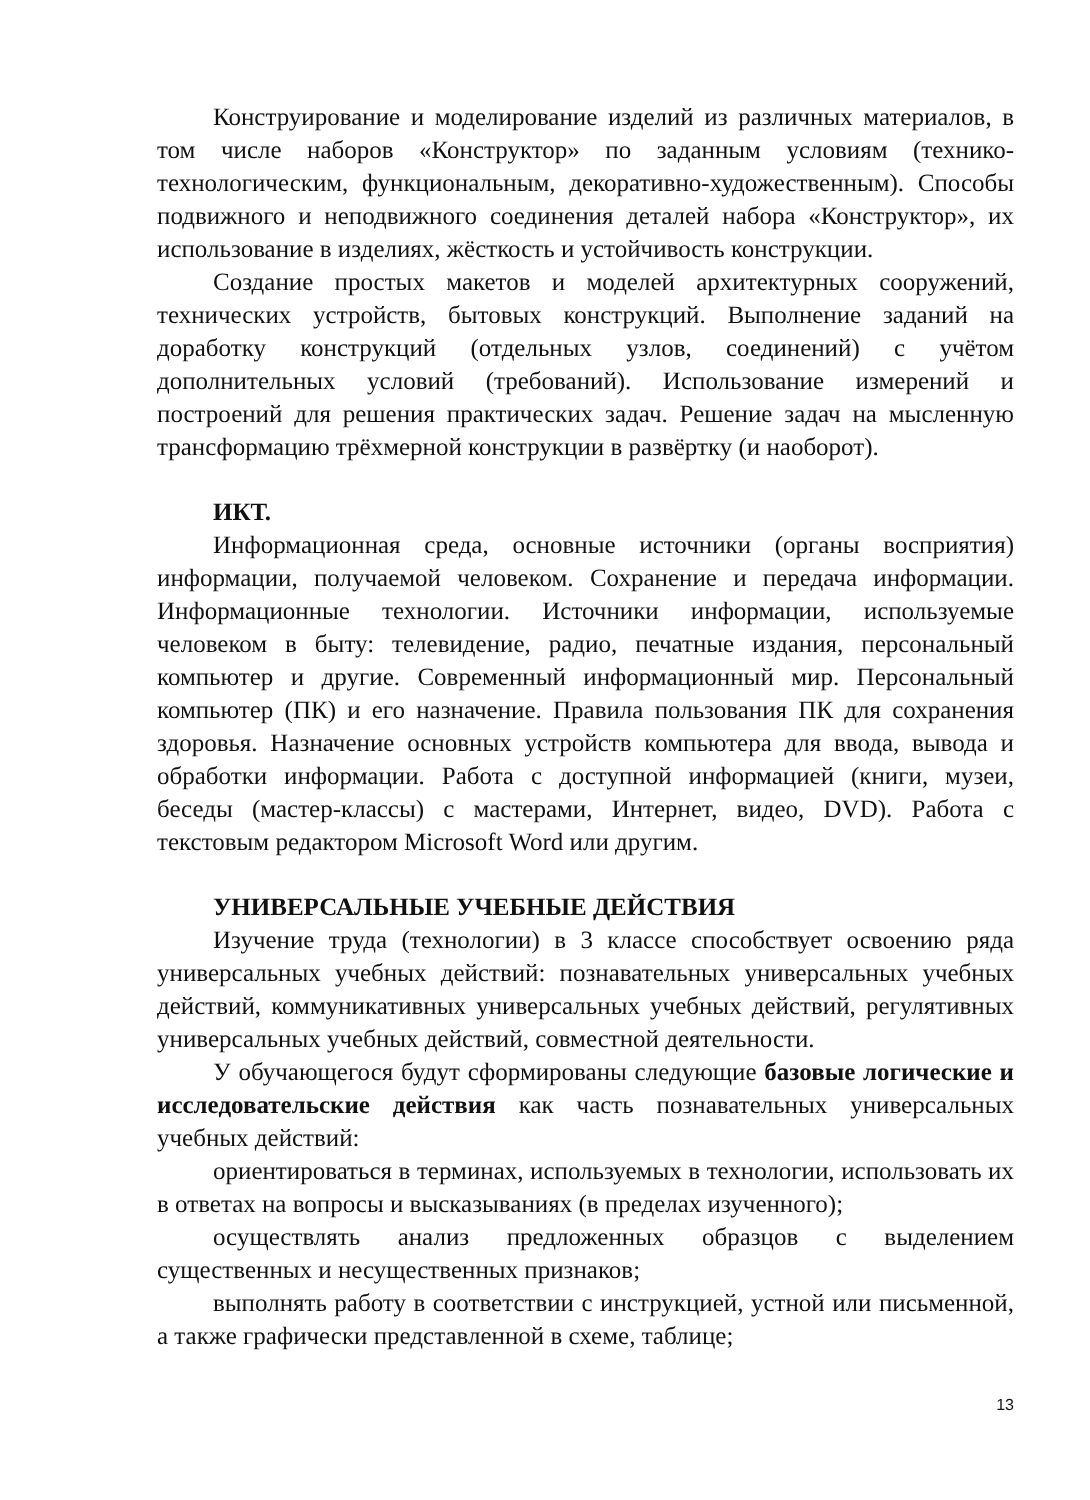Конструирование и моделирование изделий из различных материалов, в том числе наборов «Конструктор» по заданным условиям (технико-технологическим, функциональным, декоративно-художественным). Способы подвижного и неподвижного соединения деталей набора «Конструктор», их использование в изделиях, жёсткость и устойчивость конструкции.
Создание простых макетов и моделей архитектурных сооружений, технических устройств, бытовых конструкций. Выполнение заданий на доработку конструкций (отдельных узлов, соединений) с учётом дополнительных условий (требований). Использование измерений и построений для решения практических задач. Решение задач на мысленную трансформацию трёхмерной конструкции в развёртку (и наоборот).
ИКТ.
Информационная среда, основные источники (органы восприятия) информации, получаемой человеком. Сохранение и передача информации. Информационные технологии. Источники информации, используемые человеком в быту: телевидение, радио, печатные издания, персональный компьютер и другие. Современный информационный мир. Персональный компьютер (ПК) и его назначение. Правила пользования ПК для сохранения здоровья. Назначение основных устройств компьютера для ввода, вывода и обработки информации. Работа с доступной информацией (книги, музеи, беседы (мастер-классы) с мастерами, Интернет, видео, DVD). Работа с текстовым редактором Microsoft Word или другим.
УНИВЕРСАЛЬНЫЕ УЧЕБНЫЕ ДЕЙСТВИЯ
Изучение труда (технологии) в 3 классе способствует освоению ряда универсальных учебных действий: познавательных универсальных учебных действий, коммуникативных универсальных учебных действий, регулятивных универсальных учебных действий, совместной деятельности.
У обучающегося будут сформированы следующие базовые логические и исследовательские действия как часть познавательных универсальных учебных действий:
ориентироваться в терминах, используемых в технологии, использовать их в ответах на вопросы и высказываниях (в пределах изученного);
осуществлять анализ предложенных образцов с выделением существенных и несущественных признаков;
выполнять работу в соответствии с инструкцией, устной или письменной, а также графически представленной в схеме, таблице;
13